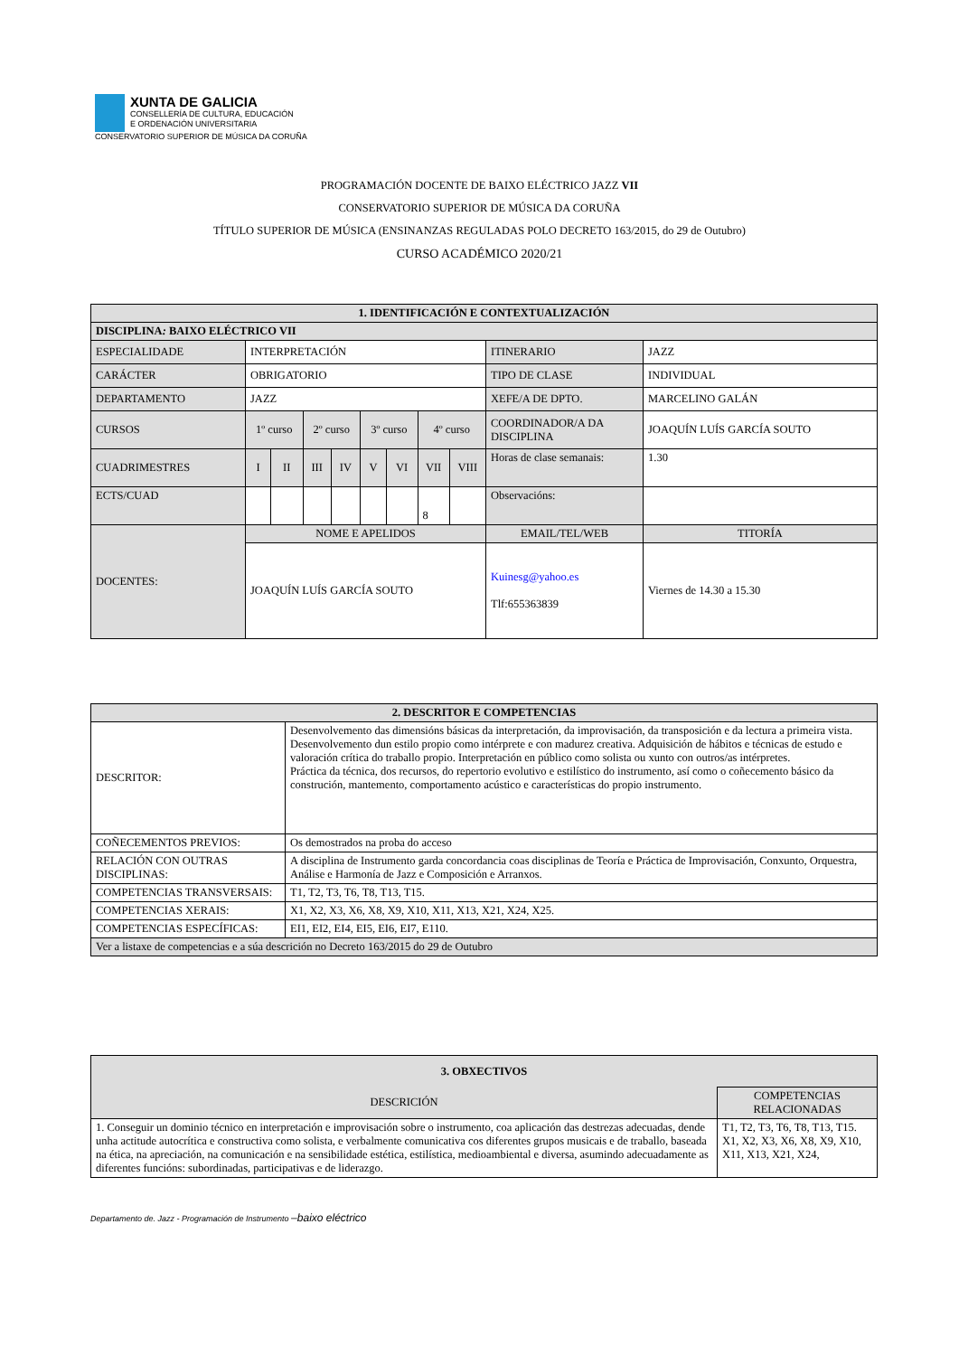XUNTA DE GALICIA
CONSELLERÍA DE CULTURA, EDUCACIÓN
E ORDENACIÓN UNIVERSITARIA
CONSERVATORIO SUPERIOR DE MÚSICA DA CORUÑA
PROGRAMACIÓN DOCENTE DE BAIXO ELÉCTRICO JAZZ VII
CONSERVATORIO SUPERIOR DE MÚSICA DA CORUÑA
TÍTULO SUPERIOR DE MÚSICA (ENSINANZAS REGULADAS POLO DECRETO 163/2015, do 29 de Outubro)
CURSO ACADÉMICO 2020/21
| 1. IDENTIFICACIÓN E CONTEXTUALIZACIÓN | | | | | | | | | | |
| --- | --- | --- | --- | --- | --- | --- | --- | --- | --- | --- |
| DISCIPLINA : BAIXO ELÉCTRICO VII | | | | | | | | | | |
| ESPECIALIDADE | INTERPRETACIÓN | | | | | | | | ITINERARIO | JAZZ |
| CARÁCTER | OBRIGATORIO | | | | | | | | TIPO DE CLASE | INDIVIDUAL |
| DEPARTAMENTO | JAZZ | | | | | | | | XEFE/A DE DPTO. | MARCELINO GALÁN |
| CURSOS | 1º curso | | 2º curso | | 3º curso | | 4º curso | | COORDINADOR/A DA DISCIPLINA | JOAQUÍN LUÍS GARCÍA SOUTO |
| CUADRIMESTRES | I | II | III | IV | V | VI | VII | VIII | Horas de clase semanais: | 1.30 |
| ECTS/CUAD | | | | | | | 8 | | Observacións: | |
| DOCENTES: | NOME E APELIDOS | | | | | | | | EMAIL/TEL/WEB | TITORÍA |
| | JOAQUÍN LUÍS GARCÍA SOUTO | | | | | | | | Kuinesg@yahoo.es Tlf:655363839 | Viernes de 14.30 a 15.30 |
| 2. DESCRITOR E COMPETENCIAS | |
| --- | --- |
| DESCRITOR: | Desenvolvemento das dimensións básicas da interpretación, da improvisación, da transposición e da lectura a primeira vista. Desenvolvemento dun estilo propio como intérprete e con madurez creativa. Adquisición de hábitos e técnicas de estudo e valoración crítica do traballo propio. Interpretación en público como solista ou xunto con outros/as intérpretes. Práctica da técnica, dos recursos, do repertorio evolutivo e estilístico do instrumento, así como o coñecemento básico da construción, mantemento, comportamento acústico e características do propio instrumento. |
| COÑECEMENTOS PREVIOS: | Os demostrados na proba do acceso |
| RELACIÓN CON OUTRAS DISCIPLINAS: | A disciplina de Instrumento garda concordancia coas disciplinas de Teoría e Práctica de Improvisación, Conxunto, Orquestra, Análise e Harmonía de Jazz e Composición e Arranxos. |
| COMPETENCIAS TRANSVERSAIS: | T1, T2, T3, T6, T8, T13, T15. |
| COMPETENCIAS XERAIS: | X1, X2, X3, X6, X8, X9, X10, X11, X13, X21, X24, X25. |
| COMPETENCIAS ESPECÍFICAS: | EI1, EI2, EI4, EI5, EI6, EI7, E110. |
| Ver a listaxe de competencias e a súa descrición no Decreto 163/2015 do 29 de Outubro | |
| 3. OBXECTIVOS | |
| --- | --- |
| DESCRICIÓN | COMPETENCIAS RELACIONADAS |
| 1. Conseguir un dominio técnico en interpretación e improvisación sobre o instrumento, coa aplicación das destrezas adecuadas, dende unha actitude autocrítica e constructiva como solista, e verbalmente comunicativa cos diferentes grupos musicais e de traballo, baseada na ética, na apreciación, na comunicación e na sensibilidade estética, estilística, medioambiental e diversa, asumindo adecuadamente as diferentes funcións: subordinadas, participativas e de liderazgo. | T1, T2, T3, T6, T8, T13, T15. X1, X2, X3, X6, X8, X9, X10, X11, X13, X21, X24, |
Departamento de. Jazz - Programación de Instrumento –baixo eléctrico